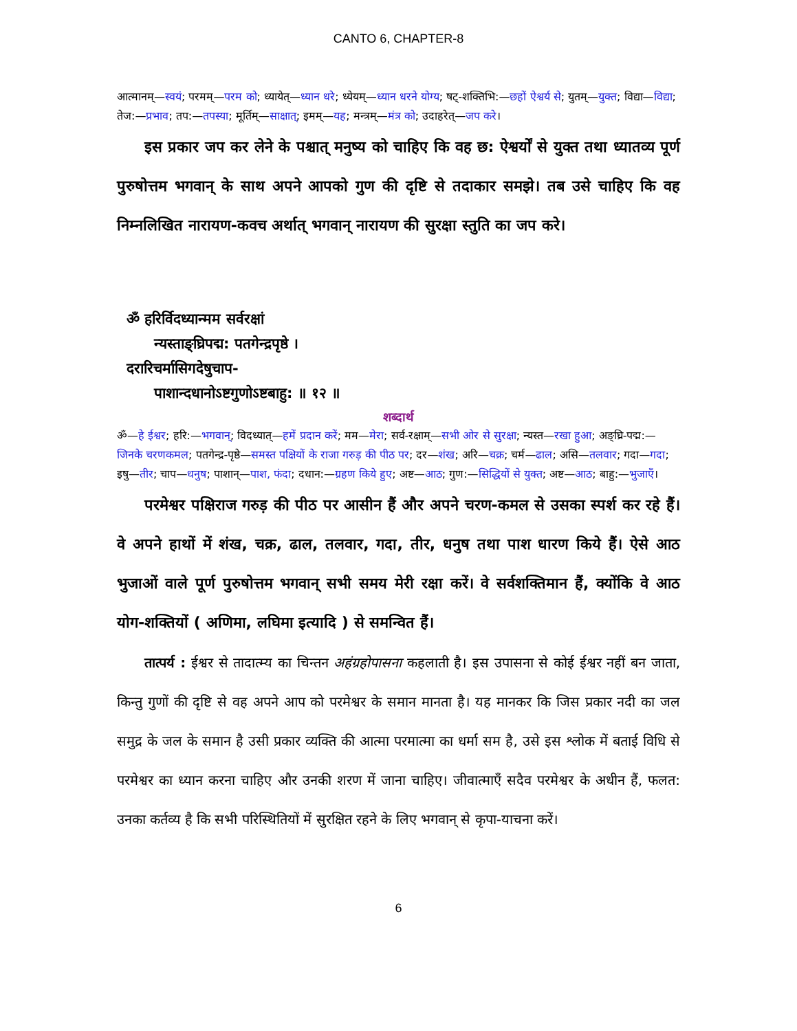CANTO 6, CHAPTER-8
आत्मानम्—स्वयं; परमम्—परम को; ध्यायेत्—ध्यान धरे; ध्येयम्—ध्यान धरने योग्य; षट्-शक्तिभि:—छहों ऐश्वर्य से; युतम्—युक्त; विद्या—विद्या; तेज:—प्रभाव; तप:—तपस्या; मूर्तिम्—साक्षात्; इमम्—यह; मन्त्रम्—मंत्र को; उदाहरेत्—जप करे।
इस प्रकार जप कर लेने के पश्चात् मनुष्य को चाहिए कि वह छ: ऐश्वर्यों से युक्त तथा ध्यातव्य पूर्ण पुरुषोत्तम भगवान् के साथ अपने आपको गुण की दृष्टि से तदाकार समझे। तब उसे चाहिए कि वह निम्नलिखित नारायण-कवच अर्थात् भगवान् नारायण की सुरक्षा स्तुति का जप करे।
ॐ हरिर्विदध्यान्मम सर्वरक्षां
न्यस्ताङ्घ्रिपद्म: पतगेन्द्रपृष्ठे ।
दरारिचर्मासिगदेषुचाप-
पाशान्दधानोऽष्टगुणोऽष्टबाहु: ॥ १२ ॥
शब्दार्थ
ॐ—हे ईश्वर; हरि:—भगवान्; विदध्यात्—हमें प्रदान करें; मम—मेरा; सर्व-रक्षाम्—सभी ओर से सुरक्षा; न्यस्त—रखा हुआ; अङ्घ्रि-पद्म:—जिनके चरणकमल; पतगेन्द्र-पृष्ठे—समस्त पक्षियों के राजा गरुड़ की पीठ पर; दर—शंख; अरि—चक्र; चर्म—ढाल; असि—तलवार; गदा—गदा; इषु—तीर; चाप—धनुष; पाशान्—पाश, फंदा; दधान:—ग्रहण किये हुए; अष्ट—आठ; गुण:—सिद्धियों से युक्त; अष्ट—आठ; बाहु:—भुजाएँ।
परमेश्वर पक्षिराज गरुड़ की पीठ पर आसीन हैं और अपने चरण-कमल से उसका स्पर्श कर रहे हैं। वे अपने हाथों में शंख, चक्र, ढाल, तलवार, गदा, तीर, धनुष तथा पाश धारण किये हैं। ऐसे आठ भुजाओं वाले पूर्ण पुरुषोत्तम भगवान् सभी समय मेरी रक्षा करें। वे सर्वशक्तिमान हैं, क्योंकि वे आठ योग-शक्तियों ( अणिमा, लघिमा इत्यादि ) से समन्वित हैं।
तात्पर्य : ईश्वर से तादात्म्य का चिन्तन अहंग्रहोपासना कहलाती है। इस उपासना से कोई ईश्वर नहीं बन जाता, किन्तु गुणों की दृष्टि से वह अपने आप को परमेश्वर के समान मानता है। यह मानकर कि जिस प्रकार नदी का जल समुद्र के जल के समान है उसी प्रकार व्यक्ति की आत्मा परमात्मा का धर्मा सम है, उसे इस श्लोक में बताई विधि से परमेश्वर का ध्यान करना चाहिए और उनकी शरण में जाना चाहिए। जीवात्माएँ सदैव परमेश्वर के अधीन हैं, फलत: उनका कर्तव्य है कि सभी परिस्थितियों में सुरक्षित रहने के लिए भगवान् से कृपा-याचना करें।
6